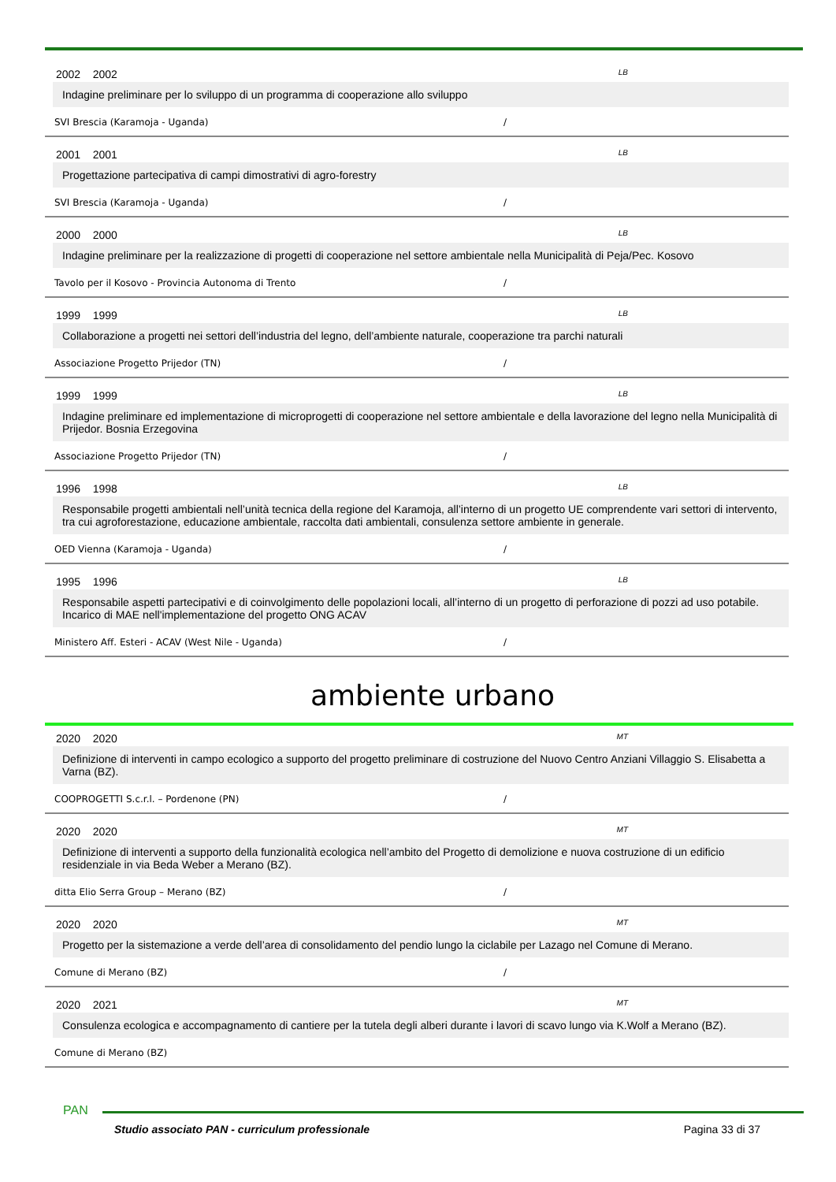2002 2002 LB
Indagine preliminare per lo sviluppo di un programma di cooperazione allo sviluppo
SVI Brescia (Karamoja - Uganda) /
2001 2001 LB
Progettazione partecipativa di campi dimostrativi di agro-forestry
SVI Brescia (Karamoja - Uganda) /
2000 2000 LB
Indagine preliminare per la realizzazione di progetti di cooperazione nel settore ambientale nella Municipalità di Peja/Pec. Kosovo
Tavolo per il Kosovo - Provincia Autonoma di Trento /
1999 1999 LB
Collaborazione a progetti nei settori dell’industria del legno, dell’ambiente naturale, cooperazione tra parchi naturali
Associazione Progetto Prijedor (TN) /
1999 1999 LB
Indagine preliminare ed implementazione di microprogetti di cooperazione nel settore ambientale e della lavorazione del legno nella Municipalità di Prijedor. Bosnia Erzegovina
Associazione Progetto Prijedor (TN) /
1996 1998 LB
Responsabile progetti ambientali nell’unità tecnica della regione del Karamoja, all’interno di un progetto UE comprendente vari settori di intervento, tra cui agroforestazione, educazione ambientale, raccolta dati ambientali, consulenza settore ambiente in generale.
OED Vienna (Karamoja - Uganda) /
1995 1996 LB
Responsabile aspetti partecipativi e di coinvolgimento delle popolazioni locali, all’interno di un progetto di perforazione di pozzi ad uso potabile. Incarico di MAE nell'implementazione del progetto ONG ACAV
Ministero Aff. Esteri - ACAV (West Nile - Uganda) /
ambiente urbano
2020 2020 MT
Definizione di interventi in campo ecologico a supporto del progetto preliminare di costruzione del Nuovo Centro Anziani Villaggio S. Elisabetta a Varna (BZ).
COOPROGETTI S.c.r.l. – Pordenone (PN) /
2020 2020 MT
Definizione di interventi a supporto della funzionalità ecologica nell’ambito del Progetto di demolizione e nuova costruzione di un edificio residenziale in via Beda Weber a Merano (BZ).
ditta Elio Serra Group – Merano (BZ) /
2020 2020 MT
Progetto per la sistemazione a verde dell’area di consolidamento del pendio lungo la ciclabile per Lazago nel Comune di Merano.
Comune di Merano (BZ) /
2020 2021 MT
Consulenza ecologica e accompagnamento di cantiere per la tutela degli alberi durante i lavori di scavo lungo via K.Wolf a Merano (BZ).
Comune di Merano (BZ)
PAN
Studio associato PAN - curriculum professionale Pagina 33 di 37